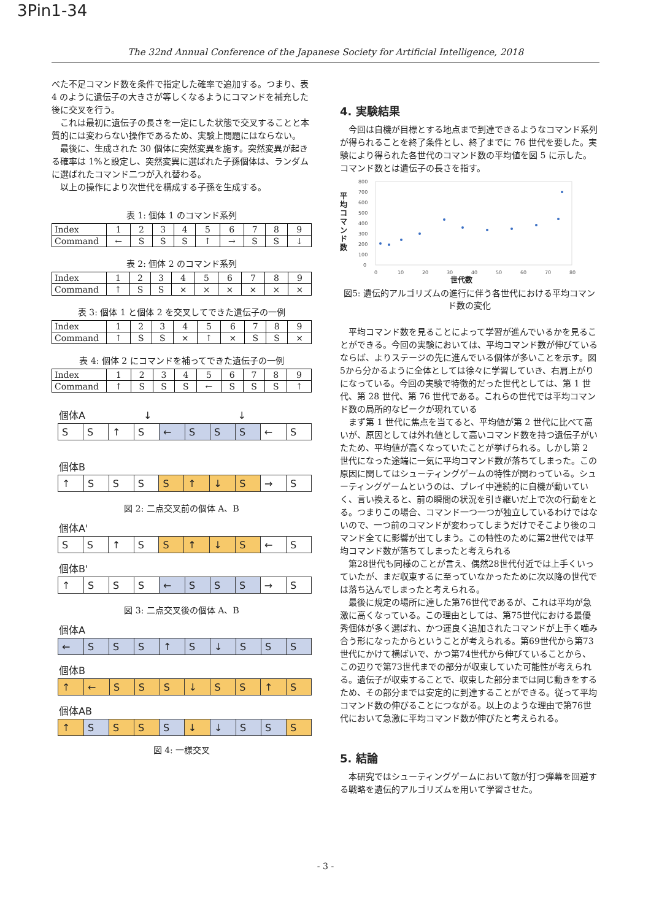3Pin1-34
The 32nd Annual Conference of the Japanese Society for Artificial Intelligence, 2018
べた不足コマンド数を条件で指定した確率で追加する。つまり、表 4 のように遺伝子の大きさが等しくなるようにコマンドを補充した後に交叉を行う。
これは最初に遺伝子の長さを一定にした状態で交叉することと本質的には変わらない操作であるため、実験上問題にはならない。
最後に、生成された 30 個体に突然変異を施す。突然変異が起きる確率は 1%と設定し、突然変異に選ばれた子孫個体は、ランダムに選ばれたコマンド二つが入れ替わる。
以上の操作により次世代を構成する子孫を生成する。
表 1: 個体 1 のコマンド系列
| Index | 1 | 2 | 3 | 4 | 5 | 6 | 7 | 8 | 9 |
| Command | ← | S | S | S | ↑ | → | S | S | ↓ |
表 2: 個体 2 のコマンド系列
| Index | 1 | 2 | 3 | 4 | 5 | 6 | 7 | 8 | 9 |
| Command | ↑ | S | S | × | × | × | × | × | × |
表 3: 個体 1 と個体 2 を交叉してできた遺伝子の一例
| Index | 1 | 2 | 3 | 4 | 5 | 6 | 7 | 8 | 9 |
| Command | ↑ | S | S | × | ↑ | × | S | S | × |
表 4: 個体 2 にコマンドを補ってできた遺伝子の一例
| Index | 1 | 2 | 3 | 4 | 5 | 6 | 7 | 8 | 9 |
| Command | ↑ | S | S | S | ← | S | S | S | ↑ |
個体A ↓ ↓
| S | S | ↑ | S | ← | S | S | S | ← | S |
個体B
| ↑ | S | S | S | S | ↑ | ↓ | S | → | S |
図 2: 二点交叉前の個体 A、B
個体A'
| S | S | ↑ | S | S | ↑ | ↓ | S | ← | S |
個体B'
| ↑ | S | S | S | ← | S | S | S | → | S |
図 3: 二点交叉後の個体 A、B
個体A
| ← | S | S | S | ↑ | S | ↓ | S | S | S |
個体B
| ↑ | ← | S | S | S | ↓ | S | S | ↑ | S |
個体AB
| ↑ | S | S | S | S | ↓ | ↓ | S | S | S |
図 4: 一様交叉
4. 実験結果
今回は自機が目標とする地点まで到達できるようなコマンド系列が得られることを終了条件とし、終了までに 76 世代を要した。実験により得られた各世代のコマンド数の平均値を図 5 に示した。コマンド数とは遺伝子の長さを指す。
平均コマンド数
800
700
600
500
400
300
200
100
0
0
10
20
30
40
50
60
70
80
世代数
図5: 遺伝的アルゴリズムの進行に伴う各世代における平均コマンド数の変化
平均コマンド数を見ることによって学習が進んでいるかを見ることができる。今回の実験においては、平均コマンド数が伸びているならば、よりステージの先に進んでいる個体が多いことを示す。図5から分かるように全体としては徐々に学習していき、右肩上がりになっている。今回の実験で特徴的だった世代としては、第 1 世代、第 28 世代、第 76 世代である。これらの世代では平均コマンド数の局所的なピークが現れている
まず第 1 世代に焦点を当てると、平均値が第 2 世代に比べて高いが、原因としては外れ値として高いコマンド数を持つ遺伝子がいたため、平均値が高くなっていたことが挙げられる。しかし第 2 世代になった途端に一気に平均コマンド数が落ちてしまった。この原因に関してはシューティングゲームの特性が関わっている。シューティングゲームというのは、プレイ中連続的に自機が動いていく、言い換えると、前の瞬間の状況を引き継いだ上で次の行動をとる。つまりこの場合、コマンド一つ一つが独立しているわけではないので、一つ前のコマンドが変わってしまうだけでそこより後のコマンド全てに影響が出てしまう。この特性のために第2世代では平均コマンド数が落ちてしまったと考えられる
第28世代も同様のことが言え、偶然28世代付近では上手くいっていたが、まだ収束するに至っていなかったために次以降の世代では落ち込んでしまったと考えられる。
最後に規定の場所に達した第76世代であるが、これは平均が急激に高くなっている。この理由としては、第75世代における最優秀個体が多く選ばれ、かつ運良く追加されたコマンドが上手く噛み合う形になったからということが考えられる。第69世代から第73世代にかけて横ばいで、かつ第74世代から伸びていることから、この辺りで第73世代までの部分が収束していた可能性が考えられる。遺伝子が収束することで、収束した部分までは同じ動きをするため、その部分までは安定的に到達することができる。従って平均コマンド数の伸びることにつながる。以上のような理由で第76世代において急激に平均コマンド数が伸びたと考えられる。
5. 結論
本研究ではシューティングゲームにおいて敵が打つ弾幕を回避する戦略を遺伝的アルゴリズムを用いて学習させた。
- 3 -